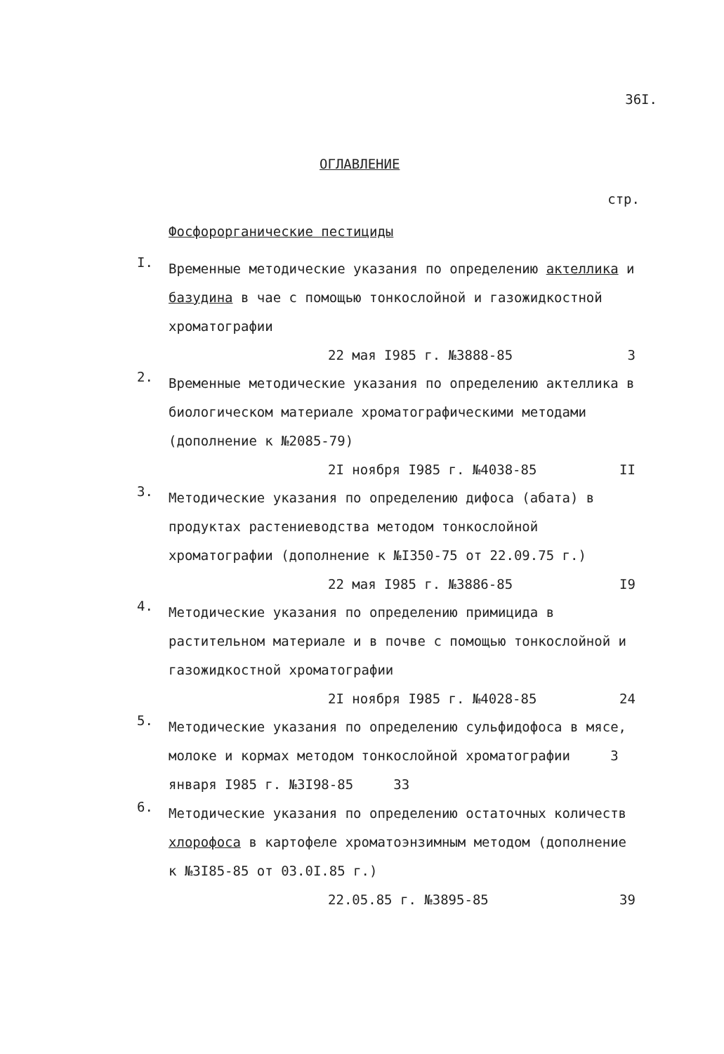36I.
ОГЛАВЛЕНИЕ
стр.
Фосфорорганические пестициды
I.
Временные методические указания по определению акτеллика и базудина в чае с помощью тонкослойной и газожидкостной хроматографии
22 мая I985 г. №3888-85 3
2.
Временные методические указания по определению актеллика в биологическом материале хроматографическими методами (дополнение к №2085-79)
2I ноября I985 г. №4038-85 II
3.
Методические указания по определению дифоса (абата) в продуктах растениеводства методом тонкослойной хроматографии (дополнение к №I350-75 от 22.09.75 г.)
22 мая I985 г. №3886-85 I9
4.
Методические указания по определению примицида в растительном материале и в почве с помощью тонкослойной и газожидкостной хроматографии
2I ноября I985 г. №4028-85 24
5.
Методические указания по определению сульфидофоса в мясе, молоке и кормах методом тонкослойной хроматографии 3 января I985 г. №3I98-85 33
6.
Методические указания по определению остаточных количеств хлорофоса в картофеле хроматоэнзимным методом (дополнение к №3I85-85 от 03.0I.85 г.)
22.05.85 г. №3895-85 39